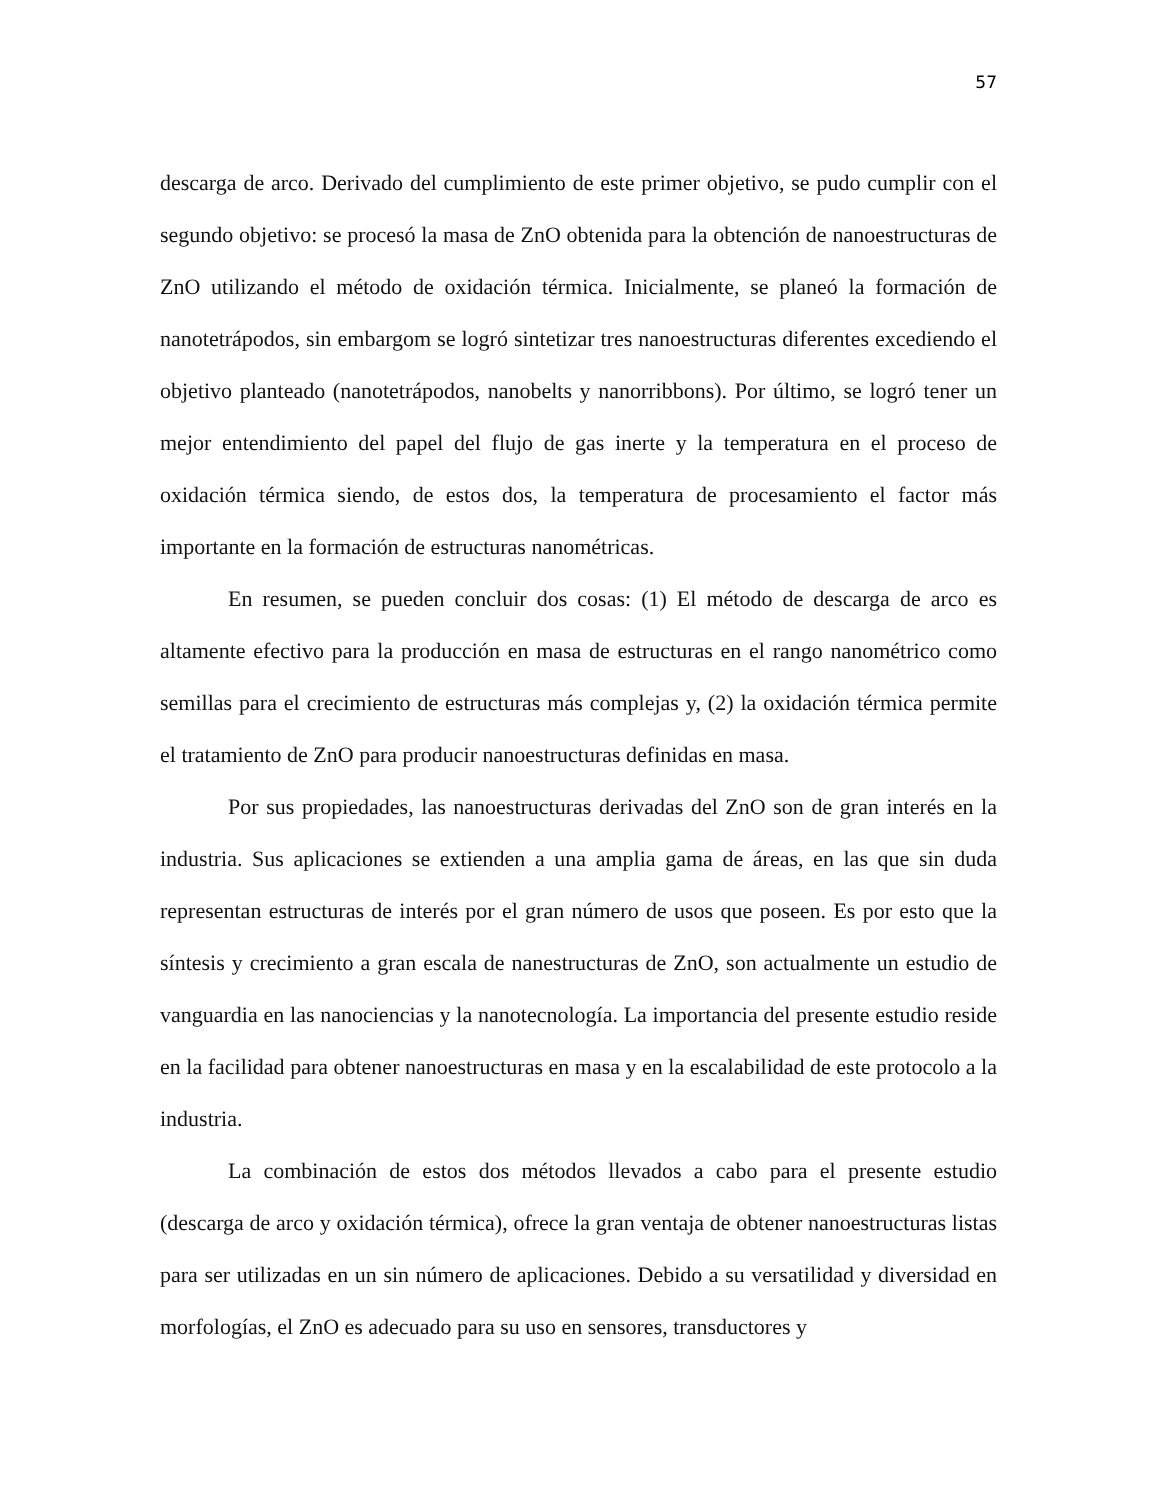57
descarga de arco. Derivado del cumplimiento de este primer objetivo, se pudo cumplir con el segundo objetivo: se procesó la masa de ZnO obtenida para la obtención de nanoestructuras de ZnO utilizando el método de oxidación térmica. Inicialmente, se planeó la formación de nanotetrápodos, sin embargom se logró sintetizar tres nanoestructuras diferentes excediendo el objetivo planteado (nanotetrápodos, nanobelts y nanorribbons). Por último, se logró tener un mejor entendimiento del papel del flujo de gas inerte y la temperatura en el proceso de oxidación térmica siendo, de estos dos, la temperatura de procesamiento el factor más importante en la formación de estructuras nanométricas.
En resumen, se pueden concluir dos cosas: (1) El método de descarga de arco es altamente efectivo para la producción en masa de estructuras en el rango nanométrico como semillas para el crecimiento de estructuras más complejas y, (2) la oxidación térmica permite el tratamiento de ZnO para producir nanoestructuras definidas en masa.
Por sus propiedades, las nanoestructuras derivadas del ZnO son de gran interés en la industria. Sus aplicaciones se extienden a una amplia gama de áreas, en las que sin duda representan estructuras de interés por el gran número de usos que poseen. Es por esto que la síntesis y crecimiento a gran escala de nanestructuras de ZnO, son actualmente un estudio de vanguardia en las nanociencias y la nanotecnología. La importancia del presente estudio reside en la facilidad para obtener nanoestructuras en masa y en la escalabilidad de este protocolo a la industria.
La combinación de estos dos métodos llevados a cabo para el presente estudio (descarga de arco y oxidación térmica), ofrece la gran ventaja de obtener nanoestructuras listas para ser utilizadas en un sin número de aplicaciones. Debido a su versatilidad y diversidad en morfologías, el ZnO es adecuado para su uso en sensores, transductores y